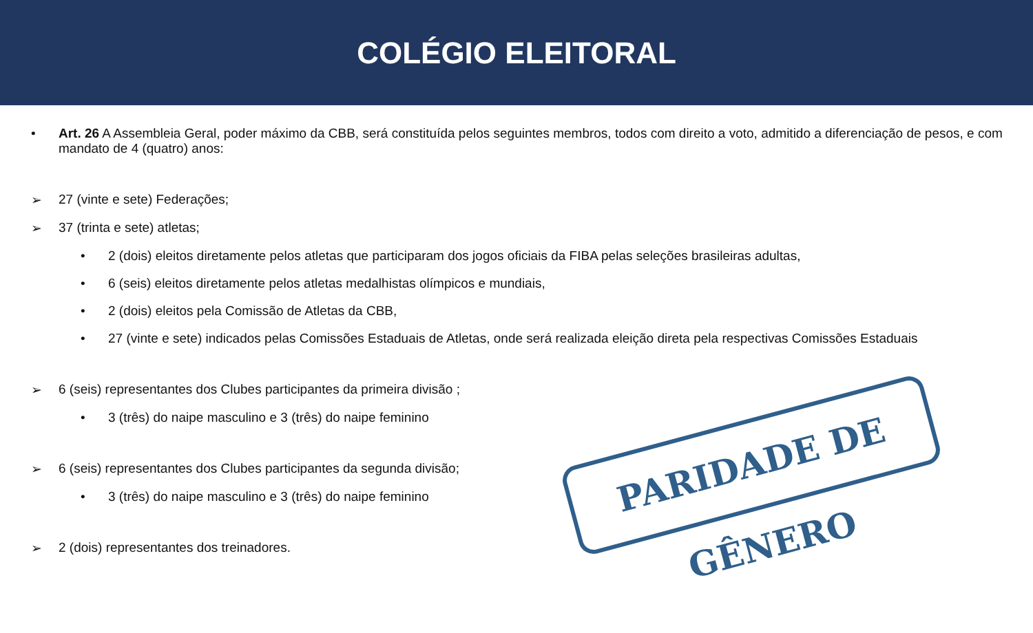COLÉGIO ELEITORAL
• Art. 26 A Assembleia Geral, poder máximo da CBB, será constituída pelos seguintes membros, todos com direito a voto, admitido a diferenciação de pesos, e com mandato de 4 (quatro) anos:
➢ 27 (vinte e sete) Federações;
➢ 37 (trinta e sete) atletas;
• 2 (dois) eleitos diretamente pelos atletas que participaram dos jogos oficiais da FIBA pelas seleções brasileiras adultas,
• 6 (seis) eleitos diretamente pelos atletas medalhistas olímpicos e mundiais,
• 2 (dois) eleitos pela Comissão de Atletas da CBB,
• 27 (vinte e sete) indicados pelas Comissões Estaduais de Atletas, onde será realizada eleição direta pela respectivas Comissões Estaduais
➢ 6 (seis) representantes dos Clubes participantes da primeira divisão ;
• 3 (três) do naipe masculino e 3 (três) do naipe feminino
➢ 6 (seis) representantes dos Clubes participantes da segunda divisão;
• 3 (três) do naipe masculino e 3 (três) do naipe feminino
➢ 2 (dois) representantes dos treinadores.
PARIDADE DE GÊNERO